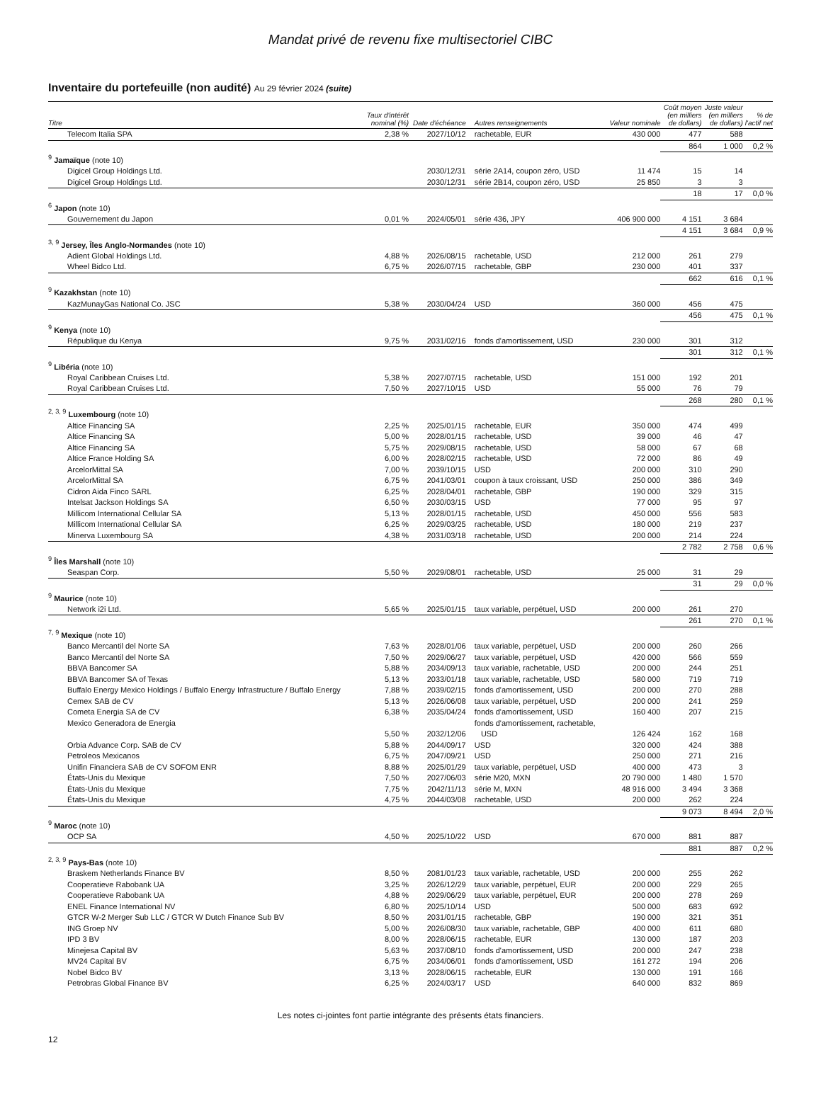Mandat privé de revenu fixe multisectoriel CIBC
Inventaire du portefeuille (non audité) Au 29 février 2024 (suite)
| Titre | Taux d'intérêt nominal (%) | Date d'échéance | Autres renseignements | Valeur nominale | Coût moyen (en milliers de dollars) | Juste valeur (en milliers de dollars) | % de l'actif net |
| --- | --- | --- | --- | --- | --- | --- | --- |
| Telecom Italia SPA | 2,38 % | 2027/10/12 | rachetable, EUR | 430 000 | 477 | 588 | |
| | | | | | 864 | 1 000 | 0,2 % |
| <sup>9</sup> Jamaïque (note 10) | | | | | | | |
| Digicel Group Holdings Ltd. | | 2030/12/31 | série 2A14, coupon zéro, USD | 11 474 | 15 | 14 | |
| Digicel Group Holdings Ltd. | | 2030/12/31 | série 2B14, coupon zéro, USD | 25 850 | 3 | 3 | |
| | | | | | 18 | 17 | 0,0 % |
| <sup>6</sup> Japon (note 10) | | | | | | | |
| Gouvernement du Japon | 0,01 % | 2024/05/01 | série 436, JPY | 406 900 000 | 4 151 | 3 684 | |
| | | | | | 4 151 | 3 684 | 0,9 % |
| <sup>3, 9</sup> Jersey, Îles Anglo-Normandes (note 10) | | | | | | | |
| Adient Global Holdings Ltd. | 4,88 % | 2026/08/15 | rachetable, USD | 212 000 | 261 | 279 | |
| Wheel Bidco Ltd. | 6,75 % | 2026/07/15 | rachetable, GBP | 230 000 | 401 | 337 | |
| | | | | | 662 | 616 | 0,1 % |
| <sup>9</sup> Kazakhstan (note 10) | | | | | | | |
| KazMunayGas National Co. JSC | 5,38 % | 2030/04/24 | USD | 360 000 | 456 | 475 | |
| | | | | | 456 | 475 | 0,1 % |
| <sup>9</sup> Kenya (note 10) | | | | | | | |
| République du Kenya | 9,75 % | 2031/02/16 | fonds d'amortissement, USD | 230 000 | 301 | 312 | |
| | | | | | 301 | 312 | 0,1 % |
| <sup>9</sup> Libéria (note 10) | | | | | | | |
| Royal Caribbean Cruises Ltd. | 5,38 % | 2027/07/15 | rachetable, USD | 151 000 | 192 | 201 | |
| Royal Caribbean Cruises Ltd. | 7,50 % | 2027/10/15 | USD | 55 000 | 76 | 79 | |
| | | | | | 268 | 280 | 0,1 % |
| <sup>2, 3, 9</sup> Luxembourg (note 10) | | | | | | | |
| Altice Financing SA | 2,25 % | 2025/01/15 | rachetable, EUR | 350 000 | 474 | 499 | |
| Altice Financing SA | 5,00 % | 2028/01/15 | rachetable, USD | 39 000 | 46 | 47 | |
| Altice Financing SA | 5,75 % | 2029/08/15 | rachetable, USD | 58 000 | 67 | 68 | |
| Altice France Holding SA | 6,00 % | 2028/02/15 | rachetable, USD | 72 000 | 86 | 49 | |
| ArcelorMittal SA | 7,00 % | 2039/10/15 | USD | 200 000 | 310 | 290 | |
| ArcelorMittal SA | 6,75 % | 2041/03/01 | coupon à taux croissant, USD | 250 000 | 386 | 349 | |
| Cidron Aida Finco SARL | 6,25 % | 2028/04/01 | rachetable, GBP | 190 000 | 329 | 315 | |
| Intelsat Jackson Holdings SA | 6,50 % | 2030/03/15 | USD | 77 000 | 95 | 97 | |
| Millicom International Cellular SA | 5,13 % | 2028/01/15 | rachetable, USD | 450 000 | 556 | 583 | |
| Millicom International Cellular SA | 6,25 % | 2029/03/25 | rachetable, USD | 180 000 | 219 | 237 | |
| Minerva Luxembourg SA | 4,38 % | 2031/03/18 | rachetable, USD | 200 000 | 214 | 224 | |
| | | | | | 2 782 | 2 758 | 0,6 % |
| <sup>9</sup> Îles Marshall (note 10) | | | | | | | |
| Seaspan Corp. | 5,50 % | 2029/08/01 | rachetable, USD | 25 000 | 31 | 29 | |
| | | | | | 31 | 29 | 0,0 % |
| <sup>9</sup> Maurice (note 10) | | | | | | | |
| Network i2i Ltd. | 5,65 % | 2025/01/15 | taux variable, perpétuel, USD | 200 000 | 261 | 270 | |
| | | | | | 261 | 270 | 0,1 % |
| <sup>7, 9</sup> Mexique (note 10) | | | | | | | |
| Banco Mercantil del Norte SA | 7,63 % | 2028/01/06 | taux variable, perpétuel, USD | 200 000 | 260 | 266 | |
| Banco Mercantil del Norte SA | 7,50 % | 2029/06/27 | taux variable, perpétuel, USD | 420 000 | 566 | 559 | |
| BBVA Bancomer SA | 5,88 % | 2034/09/13 | taux variable, rachetable, USD | 200 000 | 244 | 251 | |
| BBVA Bancomer SA of Texas | 5,13 % | 2033/01/18 | taux variable, rachetable, USD | 580 000 | 719 | 719 | |
| Buffalo Energy Mexico Holdings / Buffalo Energy Infrastructure / Buffalo Energy | 7,88 % | 2039/02/15 | fonds d'amortissement, USD | 200 000 | 270 | 288 | |
| Cemex SAB de CV | 5,13 % | 2026/06/08 | taux variable, perpétuel, USD | 200 000 | 241 | 259 | |
| Cometa Energia SA de CV | 6,38 % | 2035/04/24 | fonds d'amortissement, USD | 160 400 | 207 | 215 | |
| Mexico Generadora de Energia | 5,50 % | 2032/12/06 | fonds d'amortissement, rachetable, USD | 126 424 | 162 | 168 | |
| Orbia Advance Corp. SAB de CV | 5,88 % | 2044/09/17 | USD | 320 000 | 424 | 388 | |
| Petroleos Mexicanos | 6,75 % | 2047/09/21 | USD | 250 000 | 271 | 216 | |
| Unifin Financiera SAB de CV SOFOM ENR | 8,88 % | 2025/01/29 | taux variable, perpétuel, USD | 400 000 | 473 | 3 | |
| États-Unis du Mexique | 7,50 % | 2027/06/03 | série M20, MXN | 20 790 000 | 1 480 | 1 570 | |
| États-Unis du Mexique | 7,75 % | 2042/11/13 | série M, MXN | 48 916 000 | 3 494 | 3 368 | |
| États-Unis du Mexique | 4,75 % | 2044/03/08 | rachetable, USD | 200 000 | 262 | 224 | |
| | | | | | 9 073 | 8 494 | 2,0 % |
| <sup>9</sup> Maroc (note 10) | | | | | | | |
| OCP SA | 4,50 % | 2025/10/22 | USD | 670 000 | 881 | 887 | |
| | | | | | 881 | 887 | 0,2 % |
| <sup>2, 3, 9</sup> Pays-Bas (note 10) | | | | | | | |
| Braskem Netherlands Finance BV | 8,50 % | 2081/01/23 | taux variable, rachetable, USD | 200 000 | 255 | 262 | |
| Cooperatieve Rabobank UA | 3,25 % | 2026/12/29 | taux variable, perpétuel, EUR | 200 000 | 229 | 265 | |
| Cooperatieve Rabobank UA | 4,88 % | 2029/06/29 | taux variable, perpétuel, EUR | 200 000 | 278 | 269 | |
| ENEL Finance International NV | 6,80 % | 2025/10/14 | USD | 500 000 | 683 | 692 | |
| GTCR W-2 Merger Sub LLC / GTCR W Dutch Finance Sub BV | 8,50 % | 2031/01/15 | rachetable, GBP | 190 000 | 321 | 351 | |
| ING Groep NV | 5,00 % | 2026/08/30 | taux variable, rachetable, GBP | 400 000 | 611 | 680 | |
| IPD 3 BV | 8,00 % | 2028/06/15 | rachetable, EUR | 130 000 | 187 | 203 | |
| Minejesa Capital BV | 5,63 % | 2037/08/10 | fonds d'amortissement, USD | 200 000 | 247 | 238 | |
| MV24 Capital BV | 6,75 % | 2034/06/01 | fonds d'amortissement, USD | 161 272 | 194 | 206 | |
| Nobel Bidco BV | 3,13 % | 2028/06/15 | rachetable, EUR | 130 000 | 191 | 166 | |
| Petrobras Global Finance BV | 6,25 % | 2024/03/17 | USD | 640 000 | 832 | 869 | |
Les notes ci-jointes font partie intégrante des présents états financiers.
12